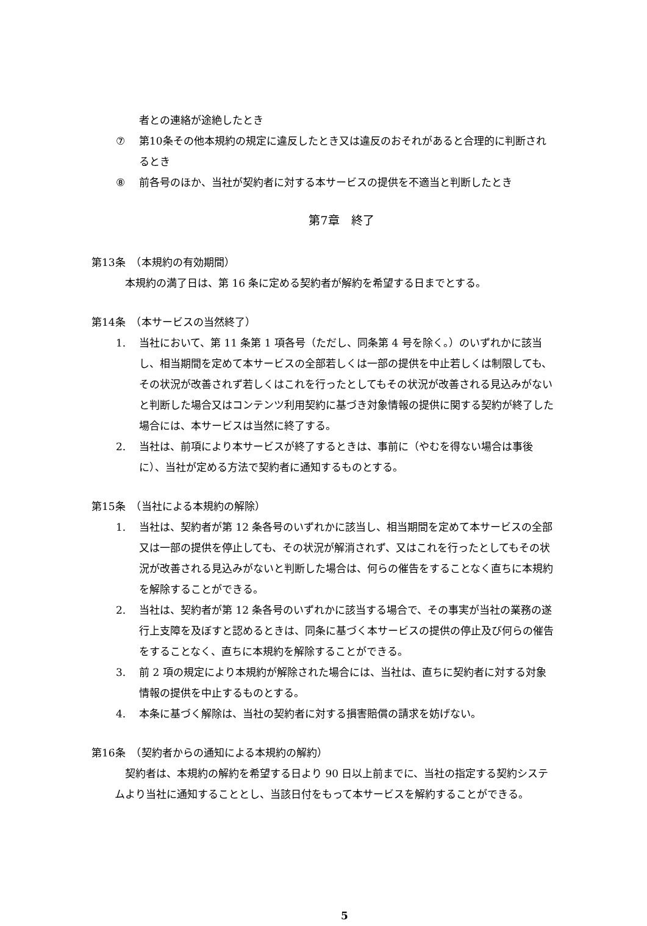者との連絡が途絶したとき
⑦ 第10条その他本規約の規定に違反したとき又は違反のおそれがあると合理的に判断されるとき
⑧ 前各号のほか、当社が契約者に対する本サービスの提供を不適当と判断したとき
第7章　終了
第13条　（本規約の有効期間）
本規約の満了日は、第 16 条に定める契約者が解約を希望する日までとする。
第14条　（本サービスの当然終了）
1. 当社において、第 11 条第 1 項各号（ただし、同条第 4 号を除く。）のいずれかに該当し、相当期間を定めて本サービスの全部若しくは一部の提供を中止若しくは制限しても、その状況が改善されず若しくはこれを行ったとしてもその状況が改善される見込みがないと判断した場合又はコンテンツ利用契約に基づき対象情報の提供に関する契約が終了した場合には、本サービスは当然に終了する。
2. 当社は、前項により本サービスが終了するときは、事前に（やむを得ない場合は事後に）、当社が定める方法で契約者に通知するものとする。
第15条　（当社による本規約の解除）
1. 当社は、契約者が第 12 条各号のいずれかに該当し、相当期間を定めて本サービスの全部又は一部の提供を停止しても、その状況が解消されず、又はこれを行ったとしてもその状況が改善される見込みがないと判断した場合は、何らの催告をすることなく直ちに本規約を解除することができる。
2. 当社は、契約者が第 12 条各号のいずれかに該当する場合で、その事実が当社の業務の遂行上支障を及ぼすと認めるときは、同条に基づく本サービスの提供の停止及び何らの催告をすることなく、直ちに本規約を解除することができる。
3. 前 2 項の規定により本規約が解除された場合には、当社は、直ちに契約者に対する対象情報の提供を中止するものとする。
4. 本条に基づく解除は、当社の契約者に対する損害賠償の請求を妨げない。
第16条　（契約者からの通知による本規約の解約）
契約者は、本規約の解約を希望する日より 90 日以上前までに、当社の指定する契約システムより当社に通知することとし、当該日付をもって本サービスを解約することができる。
5